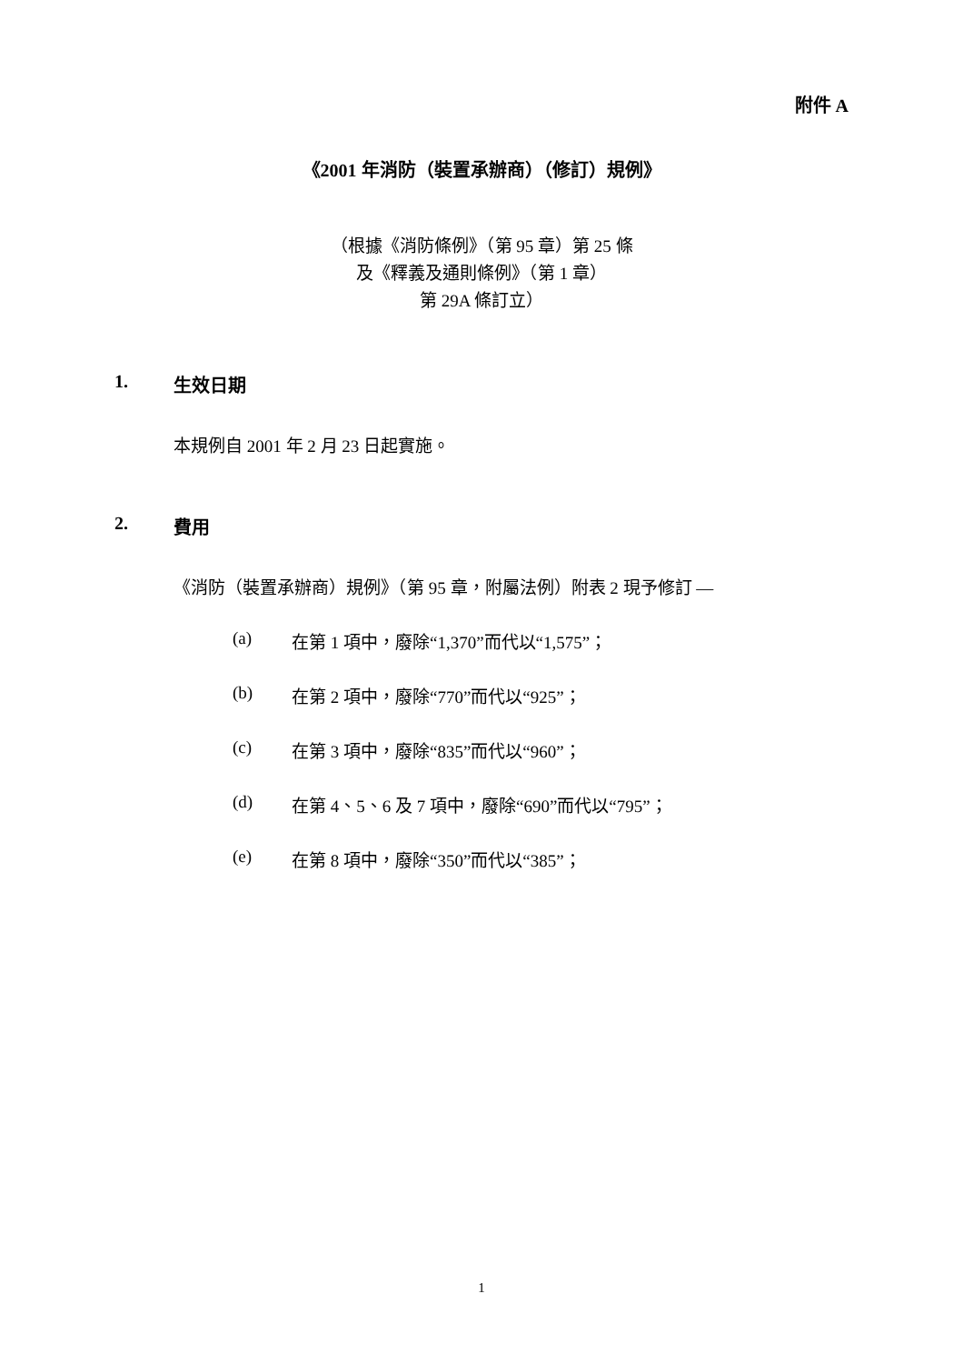附件 A
《2001 年消防（裝置承辦商）（修訂）規例》
（根據《消防條例》（第 95 章）第 25 條
及《釋義及通則條例》（第 1 章）
第 29A 條訂立）
1. 生效日期
本規例自 2001 年 2 月 23 日起實施。
2. 費用
《消防（裝置承辦商）規例》（第 95 章，附屬法例）附表 2 現予修訂 —
(a) 在第 1 項中，廢除“1,370”而代以“1,575”；
(b) 在第 2 項中，廢除“770”而代以“925”；
(c) 在第 3 項中，廢除“835”而代以“960”；
(d) 在第 4、5、6 及 7 項中，廢除“690”而代以“795”；
(e) 在第 8 項中，廢除“350”而代以“385”；
1